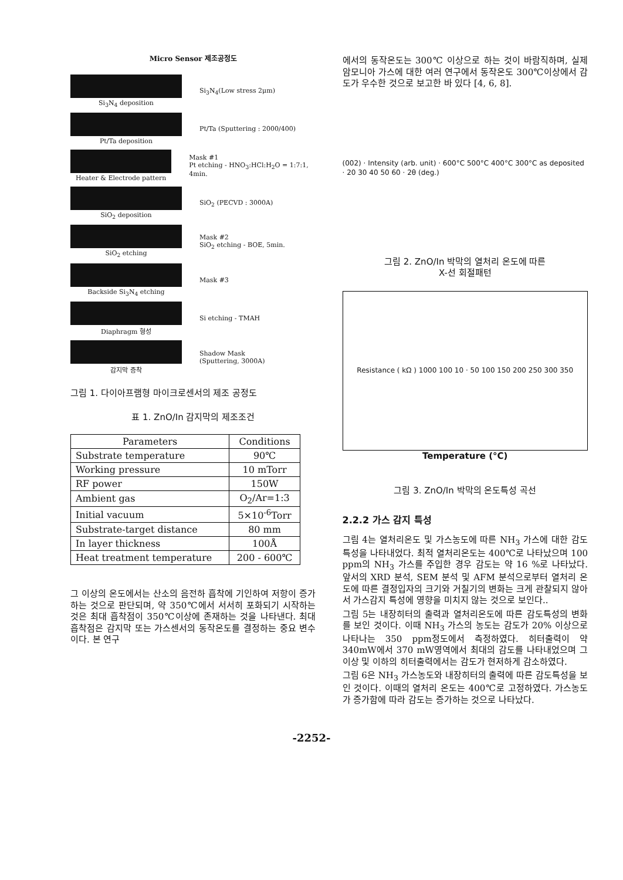Micro Sensor 제조공정도
Si<sub>3</sub>N<sub>4</sub> deposition Si<sub>3</sub>N<sub>4</sub>(Low stress 2μm)
Pt/Ta deposition Pt/Ta (Sputtering : 2000/400)
Heater & Electrode pattern
Mask #1
Pt etching - HNO<sub>3</sub>:HCl:H<sub>2</sub>O = 1:7:1, 4min.
SiO<sub>2</sub> deposition SiO<sub>2</sub> (PECVD : 3000A)
SiO<sub>2</sub> etching
Mask #2
SiO<sub>2</sub> etching - BOE, 5min.
Backside Si<sub>3</sub>N<sub>4</sub> etching Mask #3
Diaphragm 형성 Si etching - TMAH
감지막 증착
Shadow Mask
(Sputtering, 3000A)
그림 1. 다이아프램형 마이크로센서의 제조 공정도
표 1. ZnO/In 감지막의 제조조건
| Parameters | Conditions |
| --- | --- |
| Substrate temperature | 90℃ |
| Working pressure | 10 mTorr |
| RF power | 150W |
| Ambient gas | O<sub>2</sub>/Ar=1:3 |
| Initial vacuum | 5×10<sup>-6</sup>Torr |
| Substrate-target distance | 80 mm |
| In layer thickness | 100Å |
| Heat treatment temperature | 200 - 600℃ |
그 이상의 온도에서는 산소의 음전하 흡착에 기인하여 저항이 증가하는 것으로 판단되며, 약 350℃에서 서서히 포화되기 시작하는 것은 최대 흡착점이 350℃이상에 존재하는 것을 나타낸다. 최대 흡착점은 감지막 또는 가스센서의 동작온도를 결정하는 중요 변수이다. 본 연구
에서의 동작온도는 300℃ 이상으로 하는 것이 바람직하며, 실제 암모니아 가스에 대한 여러 연구에서 동작온도 300℃이상에서 감도가 우수한 것으로 보고한 바 있다 [4, 6, 8].
(002) · Intensity (arb. unit) · 600°C 500°C 400°C 300°C as deposited · 20 30 40 50 60 · 2θ (deg.)
그림 2. ZnO/In 박막의 열처리 온도에 따른
X-선 회절패턴
Resistance ( kΩ ) 1000 100 10 · 50 100 150 200 250 300 350
Temperature (°C)
그림 3. ZnO/In 박막의 온도특성 곡선
2.2.2 가스 감지 특성
그림 4는 열처리온도 및 가스농도에 따른 NH<sub>3</sub> 가스에 대한 감도특성을 나타내었다. 최적 열처리온도는 400℃로 나타났으며 100 ppm의 NH<sub>3</sub> 가스를 주입한 경우 감도는 약 16 %로 나타났다. 앞서의 XRD 분석, SEM 분석 및 AFM 분석으로부터 열처리 온도에 따른 결정입자의 크기와 거칠기의 변화는 크게 관찰되지 않아서 가스감지 특성에 영향을 미치지 않는 것으로 보인다..
그림 5는 내장히터의 출력과 열처리온도에 따른 감도특성의 변화를 보인 것이다. 이때 NH<sub>3</sub> 가스의 농도는 감도가 20% 이상으로 나타나는 350 ppm정도에서 측정하였다. 히터출력이 약 340mW에서 370 mW영역에서 최대의 감도를 나타내었으며 그 이상 및 이하의 히터출력에서는 감도가 현저하게 감소하였다.
그림 6은 NH<sub>3</sub> 가스농도와 내장히터의 출력에 따른 감도특성을 보인 것이다. 이때의 열처리 온도는 400℃로 고정하였다. 가스농도가 증가함에 따라 감도는 증가하는 것으로 나타났다.
-2252-